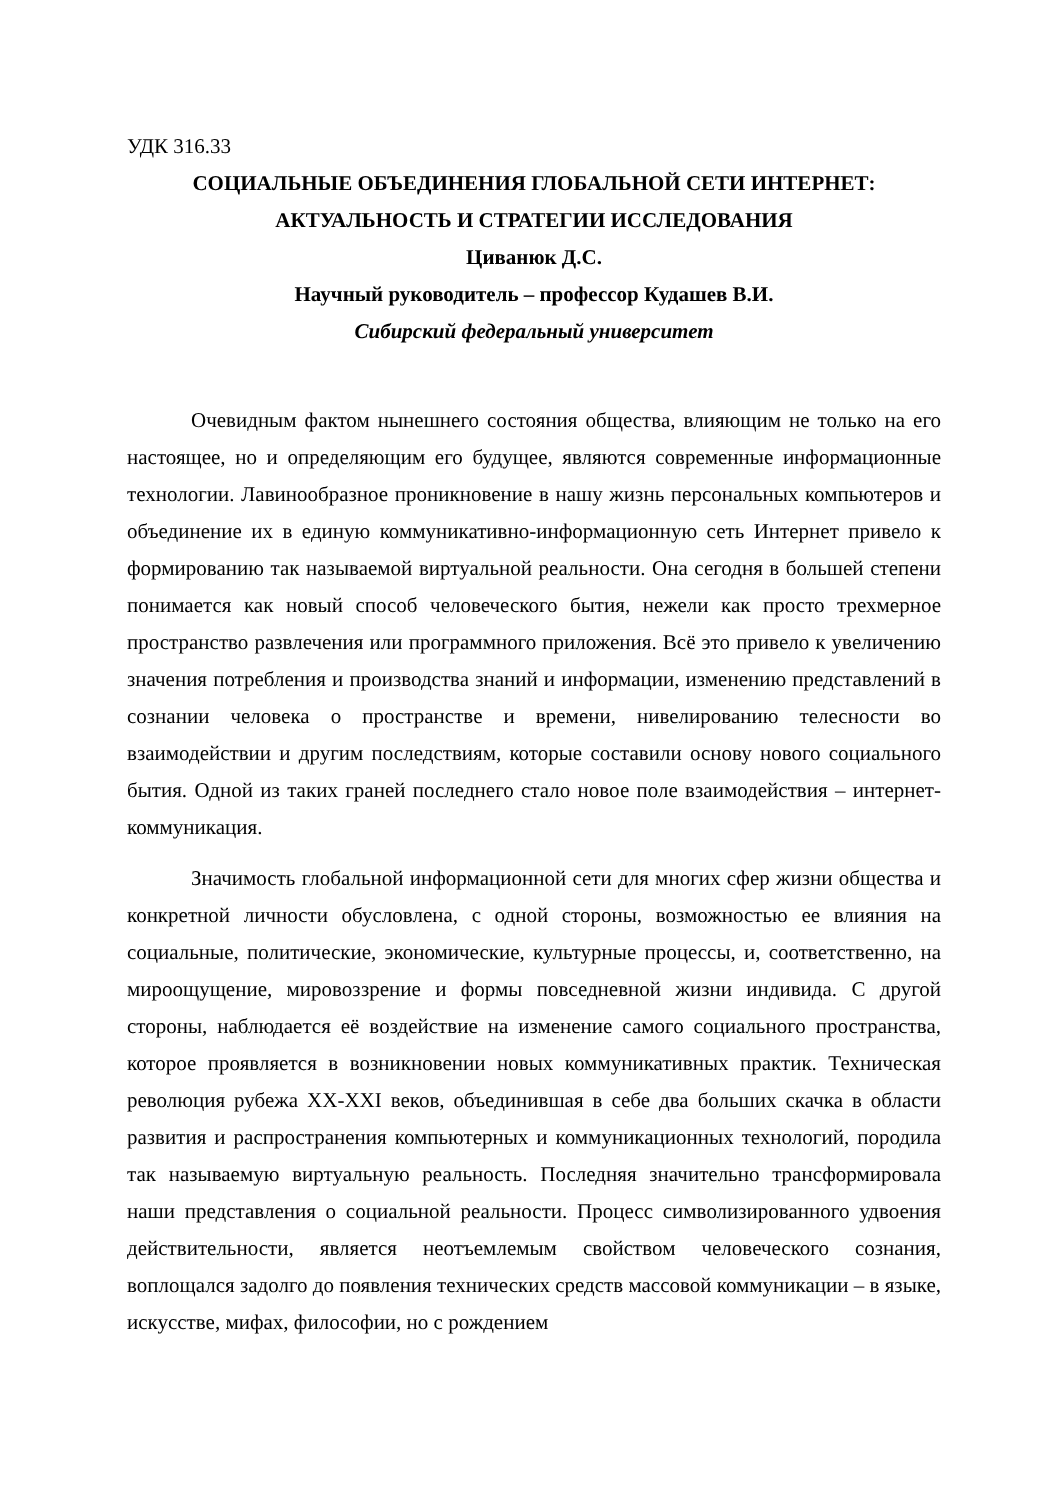УДК 316.33
СОЦИАЛЬНЫЕ ОБЪЕДИНЕНИЯ ГЛОБАЛЬНОЙ СЕТИ ИНТЕРНЕТ:
АКТУАЛЬНОСТЬ И СТРАТЕГИИ ИССЛЕДОВАНИЯ
Циванюк Д.С.
Научный руководитель – профессор Кудашев В.И.
Сибирский федеральный университет
Очевидным фактом нынешнего состояния общества, влияющим не только на его настоящее, но и определяющим его будущее, являются современные информационные технологии. Лавинообразное проникновение в нашу жизнь персональных компьютеров и объединение их в единую коммуникативно-информационную сеть Интернет привело к формированию так называемой виртуальной реальности. Она сегодня в большей степени понимается как новый способ человеческого бытия, нежели как просто трехмерное пространство развлечения или программного приложения. Всё это привело к увеличению значения потребления и производства знаний и информации, изменению представлений в сознании человека о пространстве и времени, нивелированию телесности во взаимодействии и другим последствиям, которые составили основу нового социального бытия. Одной из таких граней последнего стало новое поле взаимодействия – интернет-коммуникация.
Значимость глобальной информационной сети для многих сфер жизни общества и конкретной личности обусловлена, с одной стороны, возможностью ее влияния на социальные, политические, экономические, культурные процессы, и, соответственно, на мироощущение, мировоззрение и формы повседневной жизни индивида. С другой стороны, наблюдается её воздействие на изменение самого социального пространства, которое проявляется в возникновении новых коммуникативных практик. Техническая революция рубежа XX-XXI веков, объединившая в себе два больших скачка в области развития и распространения компьютерных и коммуникационных технологий, породила так называемую виртуальную реальность. Последняя значительно трансформировала наши представления о социальной реальности. Процесс символизированного удвоения действительности, является неотъемлемым свойством человеческого сознания, воплощался задолго до появления технических средств массовой коммуникации – в языке, искусстве, мифах, философии, но с рождением